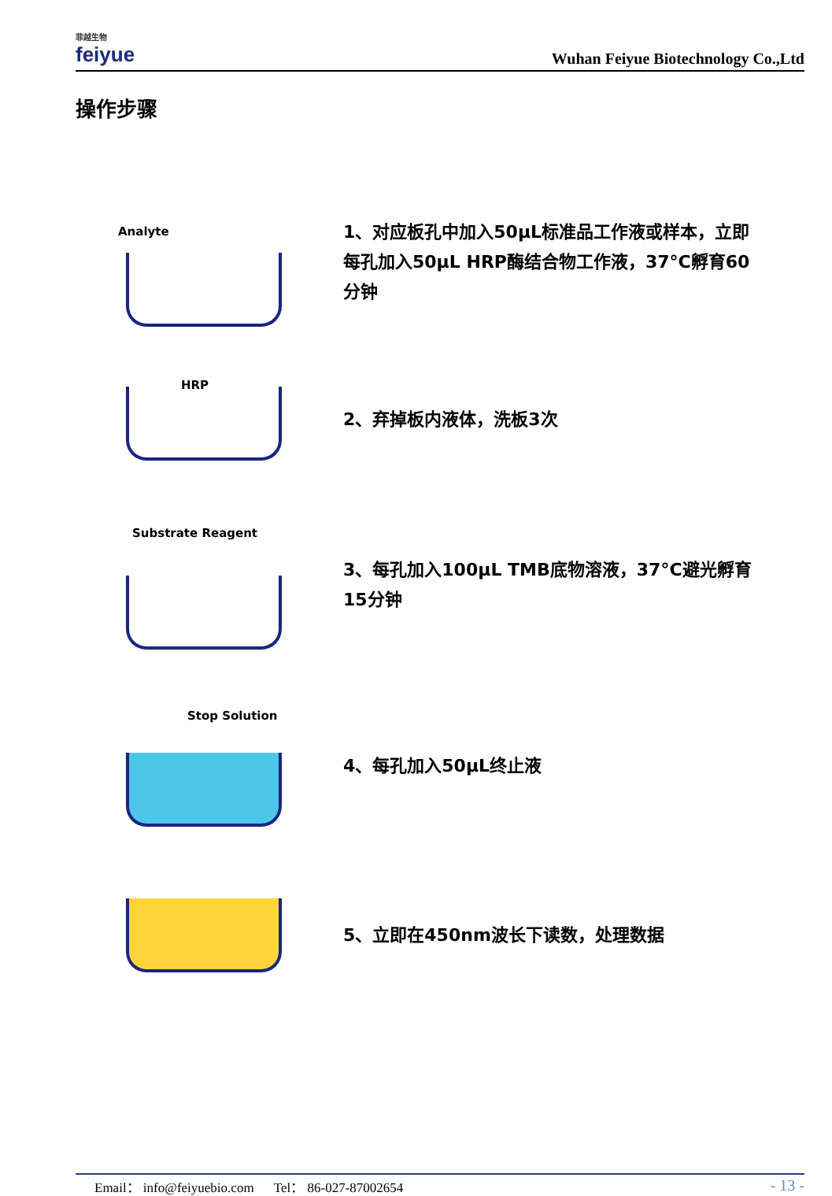菲越生物
feiyue
Wuhan Feiyue Biotechnology Co.,Ltd
操作步骤
Analyte
1、对应板孔中加入50µL标准品工作液或样本，立即每孔加入50µL HRP酶结合物工作液，37°C孵育60分钟
HRP
2、弃掉板内液体，洗板3次
Substrate Reagent
3、每孔加入100µL TMB底物溶液，37°C避光孵育15分钟
Stop Solution
4、每孔加入50µL终止液
5、立即在450nm波长下读数，处理数据
Email： info@feiyuebio.com Tel： 86-027-87002654 - 13 -